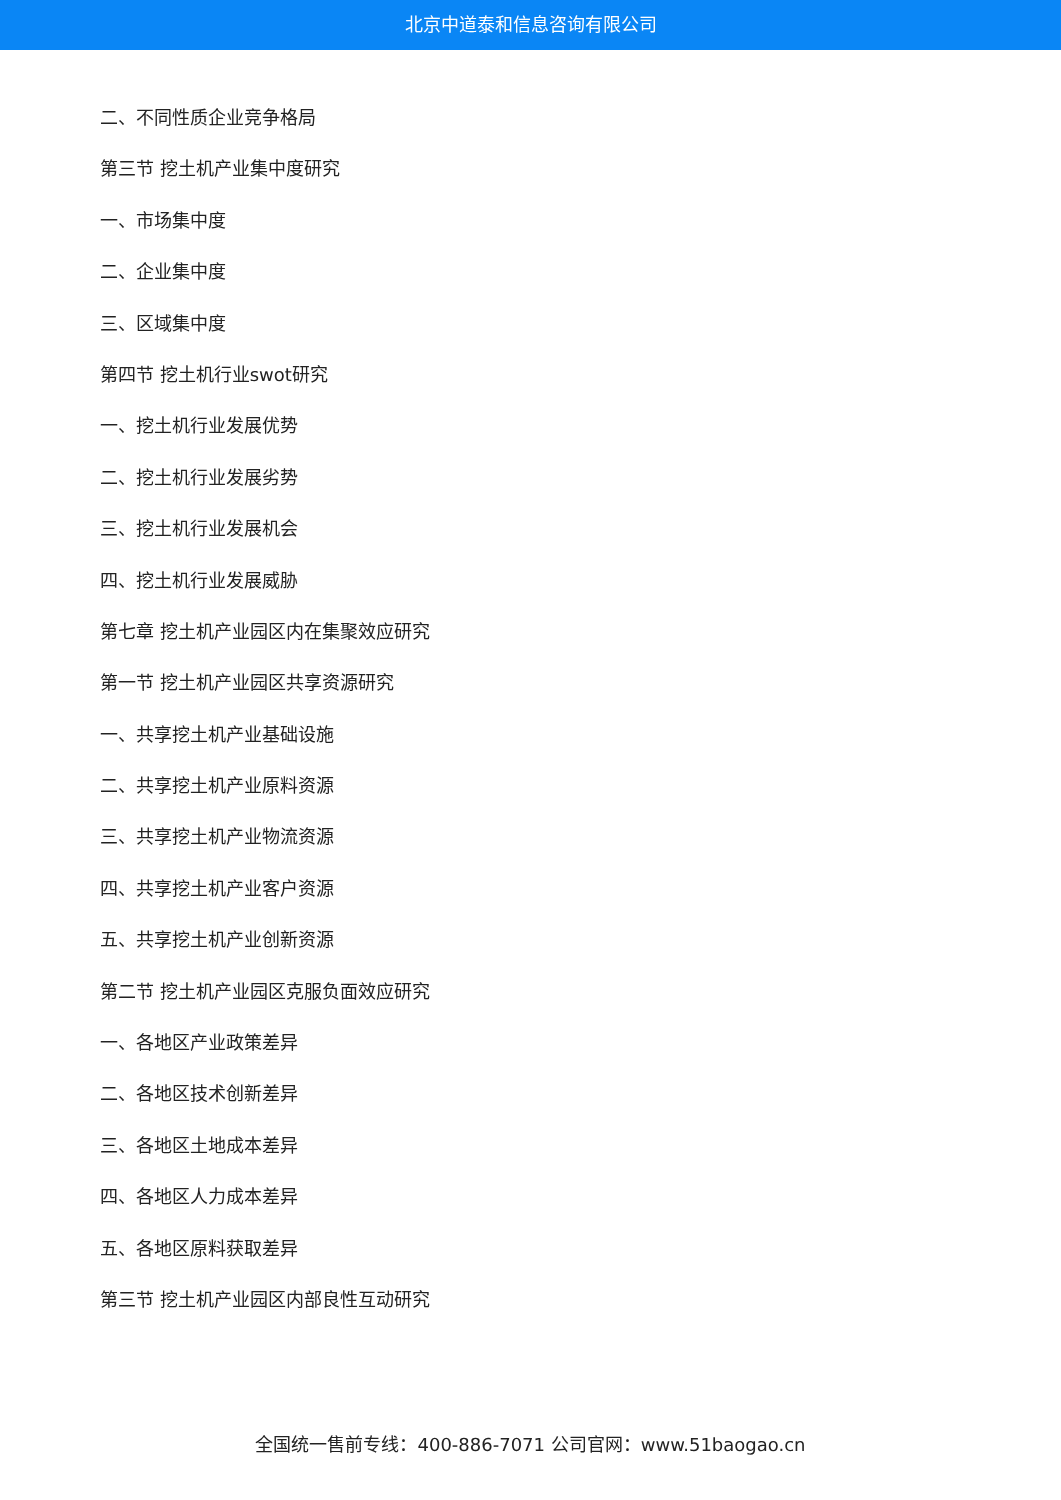北京中道泰和信息咨询有限公司
二、不同性质企业竞争格局
第三节 挖土机产业集中度研究
一、市场集中度
二、企业集中度
三、区域集中度
第四节 挖土机行业swot研究
一、挖土机行业发展优势
二、挖土机行业发展劣势
三、挖土机行业发展机会
四、挖土机行业发展威胁
第七章 挖土机产业园区内在集聚效应研究
第一节 挖土机产业园区共享资源研究
一、共享挖土机产业基础设施
二、共享挖土机产业原料资源
三、共享挖土机产业物流资源
四、共享挖土机产业客户资源
五、共享挖土机产业创新资源
第二节 挖土机产业园区克服负面效应研究
一、各地区产业政策差异
二、各地区技术创新差异
三、各地区土地成本差异
四、各地区人力成本差异
五、各地区原料获取差异
第三节 挖土机产业园区内部良性互动研究
全国统一售前专线：400-886-7071 公司官网：www.51baogao.cn